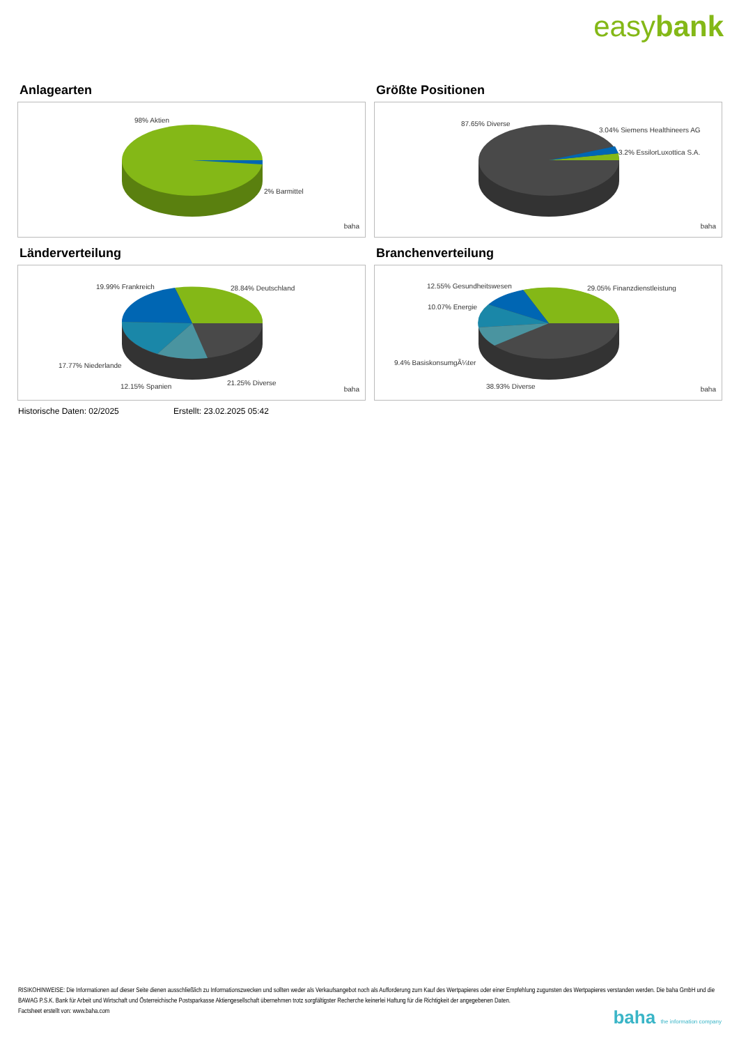easybank
Anlagearten
98% Aktien
2% Barmittel
baha
Größte Positionen
87.65% Diverse
3.04% Siemens Healthineers AG
3.2% EssilorLuxottica S.A.
baha
Länderverteilung
19.99% Frankreich 28.84% Deutschland
17.77% Niederlande
12.15% Spanien 21.25% Diverse
baha
Branchenverteilung
12.55% Gesundheitswesen 29.05% Finanzdienstleistung
10.07% Energie
9.4% BasiskonsumgÃ¼ter
38.93% Diverse baha
Historische Daten: 02/2025 Erstellt: 23.02.2025 05:42
RISIKOHINWEISE: Die Informationen auf dieser Seite dienen ausschließlich zu Informationszwecken und sollten weder als Verkaufsangebot noch als Aufforderung zum Kauf des Wertpapieres oder einer Empfehlung zugunsten des Wertpapieres verstanden werden. Die baha GmbH und die BAWAG P.S.K. Bank für Arbeit und Wirtschaft und Österreichische Postsparkasse Aktiengesellschaft übernehmen trotz sorgfältigster Recherche keinerlei Haftung für die Richtigkeit der angegebenen Daten.
Factsheet erstellt von: www.baha.com
baha the information company